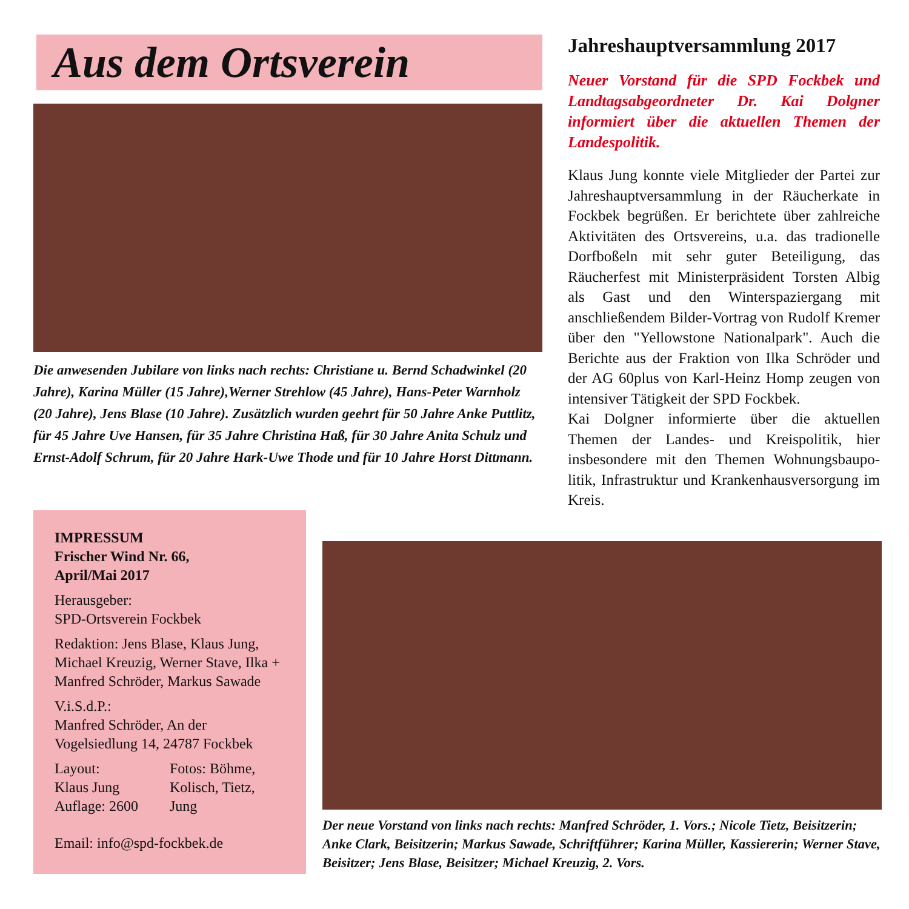Aus dem Ortsverein
Die anwesenden Jubilare von links nach rechts: Christiane u. Bernd Schad­winkel (20 Jahre), Karina Müller (15 Jahre),Werner Strehlow (45 Jahre), Hans-Peter Warnholz (20 Jahre), Jens Blase (10 Jahre). Zusätzlich wurden geehrt für 50 Jahre Anke Puttlitz, für 45 Jahre Uve Hansen, für 35 Jahre Chri­stina Haß, für 30 Jahre Anita Schulz und Ernst-Adolf Schrum, für 20 Jahre Hark-Uwe Thode und für 10 Jahre Horst Dittmann.
Jahreshauptversammlung 2017
Neuer Vorstand für die SPD Fockbek und Landtagsabgeordneter Dr. Kai Dolgner informiert über die aktuellen Themen der Landespolitik.
Klaus Jung konnte viele Mitglieder der Partei zur Jahreshauptversammlung in der Räucherkate in Fockbek begrüßen. Er berichtete über zahlreiche Aktivitäten des Ortsvereins, u.a. das tradio­nelle Dorfboßeln mit sehr guter Beteiligung, das Räucherfest mit Ministerpräsident Torsten Albig als Gast und den Winterspaziergang mit anschließendem Bilder-Vortrag von Rudolf Kremer über den "Yellowstone Nationalpark". Auch die Berichte aus der Fraktion von Ilka Schröder und der AG 60plus von Karl-Heinz Homp zeugen von intensiver Tätigkeit der SPD Fockbek.
Kai Dolgner informierte über die aktuellen Themen der Landes- und Kreispolitik, hier insbesondere mit den Themen Wohnungsbaupo­litik, Infrastruktur und Krankenhausversorgung im Kreis.
IMPRESSUM
Frischer Wind Nr. 66,
April/Mai 2017
Herausgeber:
SPD-Ortsverein Fockbek
Redaktion: Jens Blase, Klaus Jung, Michael Kreuzig, Werner Stave, Ilka + Manfred Schröder, Markus Sawade
V.i.S.d.P.:
Manfred Schröder, An der Vogelsiedlung 14, 24787 Fockbek
Layout:
Klaus Jung
Auflage: 2600
Fotos: Böhme,
Kolisch, Tietz,
Jung
Email: info@spd-fockbek.de
Der neue Vorstand von links nach rechts: Manfred Schröder, 1. Vors.; Nicole Tietz, Beisitzerin; Anke Clark, Beisitzerin; Markus Sawade, Schriftführer; Karina Müller, Kassiererin; Werner Stave, Beisitzer; Jens Blase, Beisitzer; Michael Kreuzig, 2. Vors.